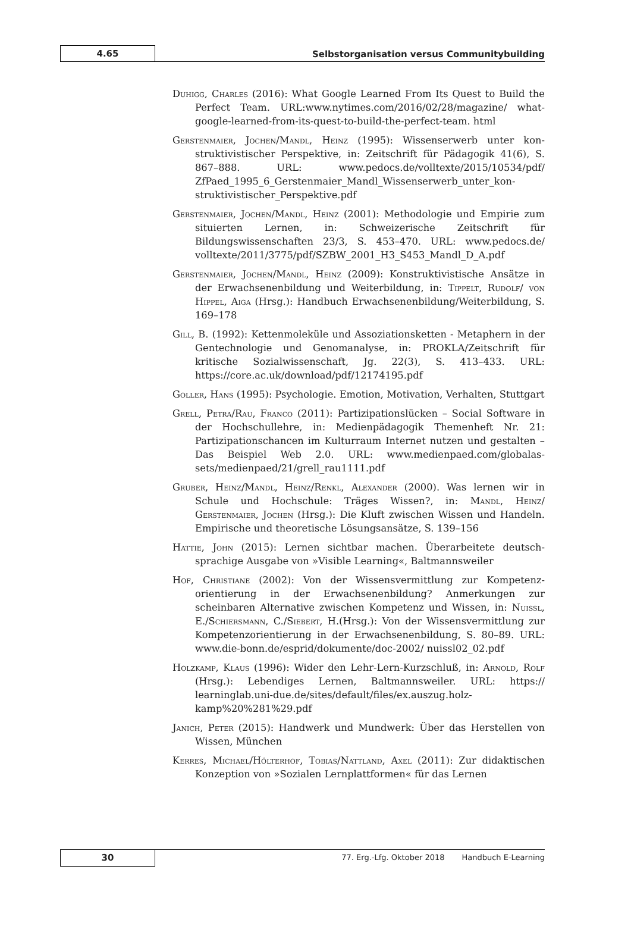4.65
Selbstorganisation versus Communitybuilding
Duhigg, Charles (2016): What Google Learned From Its Quest to Build the Perfect Team. URL:www.nytimes.com/2016/02/28/magazine/ what-google-learned-from-its-quest-to-build-the-perfect-team. html
Gerstenmaier, Jochen/Mandl, Heinz (1995): Wissenserwerb unter kon­struktivistischer Perspektive, in: Zeitschrift für Pädagogik 41(6), S. 867–888. URL: www.pedocs.de/volltexte/2015/10534/pdf/ ZfPaed_1995_6_Gerstenmaier_Mandl_Wissenserwerb_unter_kon­struktivistischer_Perspektive.pdf
Gerstenmaier, Jochen/Mandl, Heinz (2001): Methodologie und Empi­rie zum situierten Lernen, in: Schweizerische Zeitschrift für Bildungswissenschaften 23/3, S. 453–470. URL: www.pedocs.de/ volltexte/2011/3775/pdf/SZBW_2001_H3_S453_Mandl_D_A.pdf
Gerstenmaier, Jochen/Mandl, Heinz (2009): Konstruktivistische Ansätze in der Erwachsenenbildung und Weiterbildung, in: Tippelt, Rudolf/ von Hippel, Aiga (Hrsg.): Handbuch Erwachsenenbildung/Weiter­bildung, S. 169–178
Gill, B. (1992): Kettenmoleküle und Assoziationsketten - Metaphern in der Gentechnologie und Genomanalyse, in: PROKLA/Zeit­schrift für kritische Sozialwissenschaft, Jg. 22(3), S. 413–433. URL: https://core.ac.uk/download/pdf/12174195.pdf
Goller, Hans (1995): Psychologie. Emotion, Motivation, Verhalten, Stuttgart
Grell, Petra/Rau, Franco (2011): Partizipationslücken – Social Software in der Hochschullehre, in: Medienpädagogik Themenheft Nr. 21: Partizipationschancen im Kulturraum Internet nutzen und gestal­ten – Das Beispiel Web 2.0. URL: www.medienpaed.com/globalas­sets/medienpaed/21/grell_rau1111.pdf
Gruber, Heinz/Mandl, Heinz/Renkl, Alexander (2000). Was lernen wir in Schule und Hochschule: Träges Wissen?, in: Mandl, Heinz/ Gerstenmaier, Jochen (Hrsg.): Die Kluft zwischen Wissen und Han­deln. Empirische und theoretische Lösungsansätze, S. 139–156
Hattie, John (2015): Lernen sichtbar machen. Überarbeitete deutsch­sprachige Ausgabe von »Visible Learning«, Baltmannsweiler
Hof, Christiane (2002): Von der Wissensvermittlung zur Kompetenz­orientierung in der Erwachsenenbildung? Anmerkungen zur scheinbaren Alternative zwischen Kompetenz und Wissen, in: Nuissl, E./Schiersmann, C./Siebert, H.(Hrsg.): Von der Wissensver­mittlung zur Kompetenzorientierung in der Erwachsenenbildung, S. 80–89. URL: www.die-bonn.de/esprid/dokumente/doc-2002/ nuissl02_02.pdf
Holzkamp, Klaus (1996): Wider den Lehr-Lern-Kurzschluß, in: Arnold, Rolf (Hrsg.): Lebendiges Lernen, Baltmannsweiler. URL: https:// learninglab.uni-due.de/sites/default/files/ex.auszug.holz­kamp%20%281%29.pdf
Janich, Peter (2015): Handwerk und Mundwerk: Über das Herstellen von Wissen, München
Kerres, Michael/Hölterhof, Tobias/Nattland, Axel (2011): Zur didakti­schen Konzeption von »Sozialen Lernplattformen« für das Lernen
30
77. Erg.-Lfg. Oktober 2018 Handbuch E-Learning